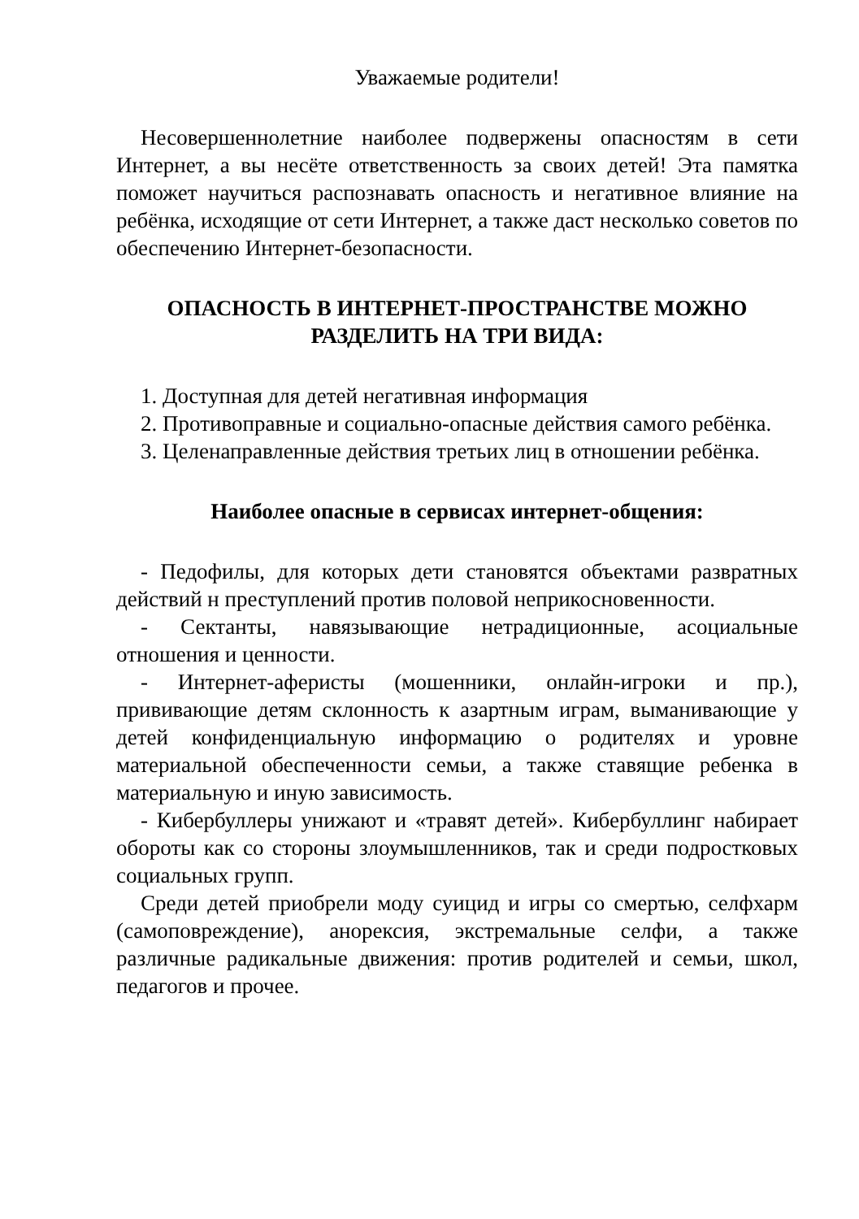Уважаемые родители!
Несовершеннолетние наиболее подвержены опасностям в сети Интернет, а вы несёте ответственность за своих детей! Эта памятка поможет научиться распознавать опасность и негативное влияние на ребёнка, исходящие от сети Интернет, а также даст несколько советов по обеспечению Интернет-безопасности.
ОПАСНОСТЬ В ИНТЕРНЕТ-ПРОСТРАНСТВЕ МОЖНО РАЗДЕЛИТЬ НА ТРИ ВИДА:
1. Доступная для детей негативная информация
2. Противоправные и социально-опасные действия самого ребёнка.
3. Целенаправленные действия третьих лиц в отношении ребёнка.
Наиболее опасные в сервисах интернет-общения:
- Педофилы, для которых дети становятся объектами развратных действий н преступлений против половой неприкосновенности.
- Сектанты, навязывающие нетрадиционные, асоциальные отношения и ценности.
- Интернет-аферисты (мошенники, онлайн-игроки и пр.), прививающие детям склонность к азартным играм, выманивающие у детей конфиденциальную информацию о родителях и уровне материальной обеспеченности семьи, а также ставящие ребенка в материальную и иную зависимость.
- Кибербуллеры унижают и «травят детей». Кибербуллинг набирает обороты как со стороны злоумышленников, так и среди подростковых социальных групп.
Среди детей приобрели моду суицид и игры со смертью, селфхарм (самоповреждение), анорексия, экстремальные селфи, а также различные радикальные движения: против родителей и семьи, школ, педагогов и прочее.